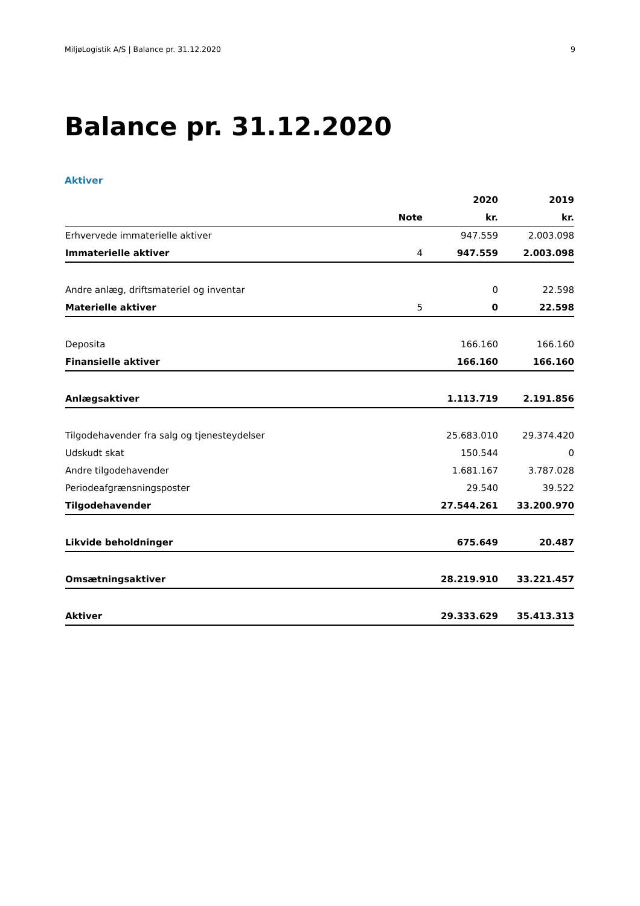MiljøLogistik A/S | Balance pr. 31.12.2020 9
Balance pr. 31.12.2020
Aktiver
| | | 2020 | 2019 |
| --- | --- | --- | --- |
| | Note | kr. | kr. |
| Erhvervede immaterielle aktiver | | 947.559 | 2.003.098 |
| Immaterielle aktiver | 4 | 947.559 | 2.003.098 |
| Andre anlæg, driftsmateriel og inventar | | 0 | 22.598 |
| Materielle aktiver | 5 | 0 | 22.598 |
| Deposita | | 166.160 | 166.160 |
| Finansielle aktiver | | 166.160 | 166.160 |
| Anlægsaktiver | | 1.113.719 | 2.191.856 |
| Tilgodehavender fra salg og tjenesteydelser | | 25.683.010 | 29.374.420 |
| Udskudt skat | | 150.544 | 0 |
| Andre tilgodehavender | | 1.681.167 | 3.787.028 |
| Periodeafgrænsningsposter | | 29.540 | 39.522 |
| Tilgodehavender | | 27.544.261 | 33.200.970 |
| Likvide beholdninger | | 675.649 | 20.487 |
| Omsætningsaktiver | | 28.219.910 | 33.221.457 |
| Aktiver | | 29.333.629 | 35.413.313 |